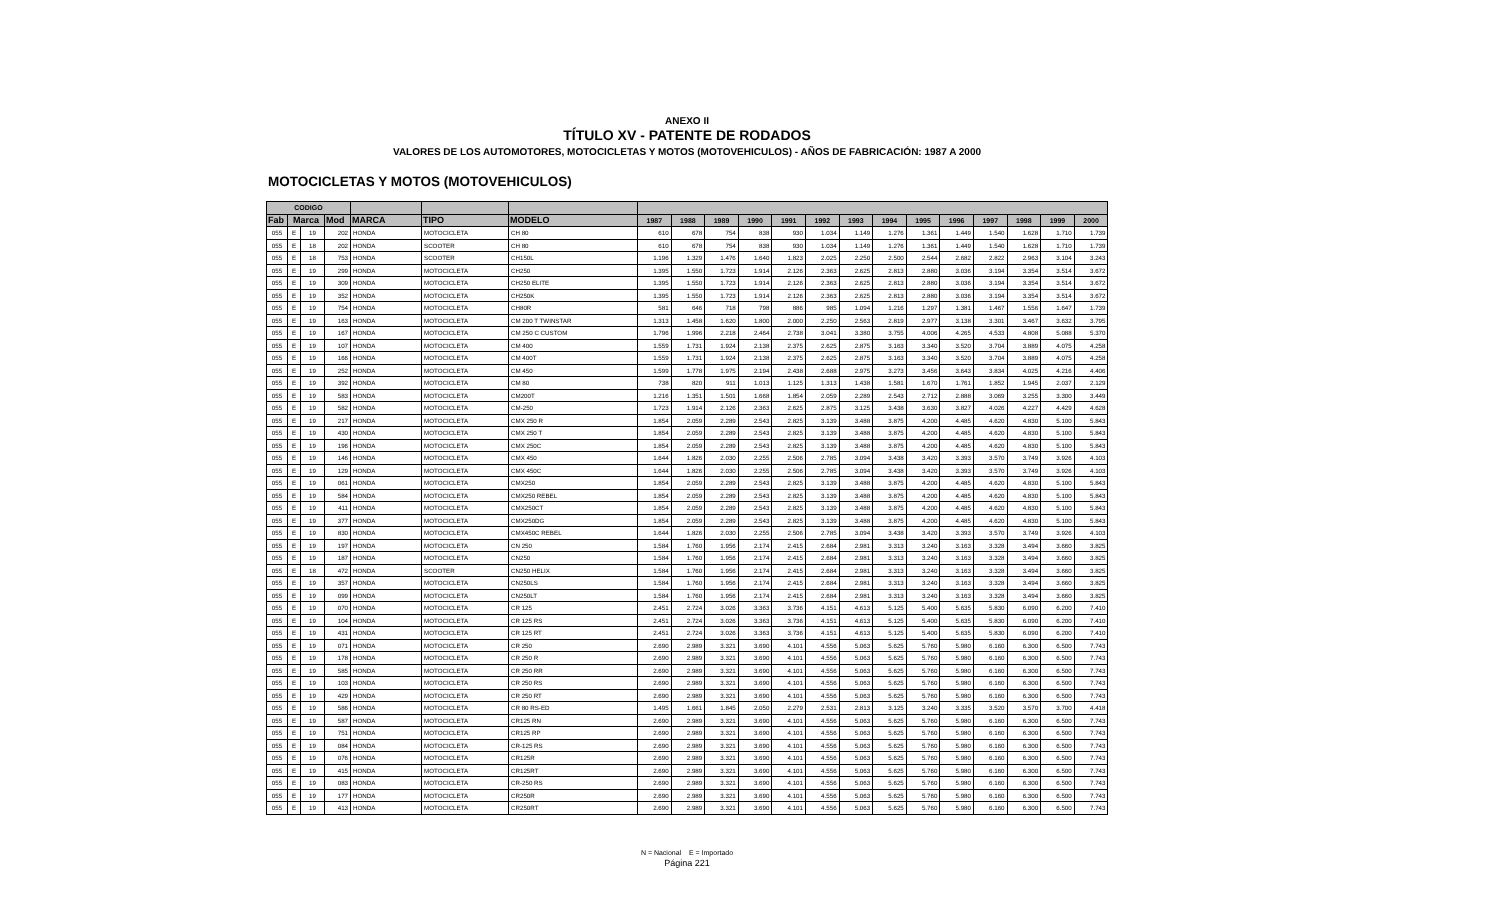ANEXO II
TÍTULO XV - PATENTE DE RODADOS
VALORES DE LOS AUTOMOTORES, MOTOCICLETAS Y MOTOS (MOTOVEHICULOS) - AÑOS DE FABRICACIÓN: 1987 A 2000
MOTOCICLETAS Y MOTOS (MOTOVEHICULOS)
| CODIGO | | | | | | | | | | | | | | | | | | | | |
| --- | --- | --- | --- | --- | --- | --- | --- | --- | --- | --- | --- | --- | --- | --- | --- | --- | --- | --- | --- | --- |
| Fab | Marca | | Mod | MARCA | TIPO | MODELO | 1987 | 1988 | 1989 | 1990 | 1991 | 1992 | 1993 | 1994 | 1995 | 1996 | 1997 | 1998 | 1999 | 2000 |
| 055 | E | 19 | 202 | HONDA | MOTOCICLETA | CH 80 | 610 | 678 | 754 | 838 | 930 | 1.034 | 1.149 | 1.276 | 1.361 | 1.449 | 1.540 | 1.628 | 1.710 | 1.739 |
| 055 | E | 18 | 202 | HONDA | SCOOTER | CH 80 | 610 | 678 | 754 | 838 | 930 | 1.034 | 1.149 | 1.276 | 1.361 | 1.449 | 1.540 | 1.628 | 1.710 | 1.739 |
| 055 | E | 18 | 753 | HONDA | SCOOTER | CH150L | 1.196 | 1.329 | 1.476 | 1.640 | 1.823 | 2.025 | 2.250 | 2.500 | 2.544 | 2.682 | 2.822 | 2.963 | 3.104 | 3.243 |
| 055 | E | 19 | 299 | HONDA | MOTOCICLETA | CH250 | 1.395 | 1.550 | 1.723 | 1.914 | 2.126 | 2.363 | 2.625 | 2.813 | 2.880 | 3.036 | 3.194 | 3.354 | 3.514 | 3.672 |
| 055 | E | 19 | 309 | HONDA | MOTOCICLETA | CH250 ELITE | 1.395 | 1.550 | 1.723 | 1.914 | 2.126 | 2.363 | 2.625 | 2.813 | 2.880 | 3.036 | 3.194 | 3.354 | 3.514 | 3.672 |
| 055 | E | 19 | 352 | HONDA | MOTOCICLETA | CH250K | 1.395 | 1.550 | 1.723 | 1.914 | 2.126 | 2.363 | 2.625 | 2.813 | 2.880 | 3.036 | 3.194 | 3.354 | 3.514 | 3.672 |
| 055 | E | 19 | 754 | HONDA | MOTOCICLETA | CH80R | 581 | 646 | 718 | 798 | 886 | 985 | 1.094 | 1.216 | 1.297 | 1.381 | 1.467 | 1.556 | 1.647 | 1.739 |
| 055 | E | 19 | 163 | HONDA | MOTOCICLETA | CM 200 T TWINSTAR | 1.313 | 1.458 | 1.620 | 1.800 | 2.000 | 2.250 | 2.563 | 2.819 | 2.977 | 3.138 | 3.301 | 3.467 | 3.632 | 3.795 |
| 055 | E | 19 | 167 | HONDA | MOTOCICLETA | CM 250 C CUSTOM | 1.796 | 1.996 | 2.218 | 2.464 | 2.738 | 3.041 | 3.380 | 3.755 | 4.006 | 4.265 | 4.533 | 4.808 | 5.088 | 5.370 |
| 055 | E | 19 | 107 | HONDA | MOTOCICLETA | CM 400 | 1.559 | 1.731 | 1.924 | 2.138 | 2.375 | 2.625 | 2.875 | 3.163 | 3.340 | 3.520 | 3.704 | 3.889 | 4.075 | 4.258 |
| 055 | E | 19 | 166 | HONDA | MOTOCICLETA | CM 400T | 1.559 | 1.731 | 1.924 | 2.138 | 2.375 | 2.625 | 2.875 | 3.163 | 3.340 | 3.520 | 3.704 | 3.889 | 4.075 | 4.258 |
| 055 | E | 19 | 252 | HONDA | MOTOCICLETA | CM 450 | 1.599 | 1.778 | 1.975 | 2.194 | 2.438 | 2.688 | 2.975 | 3.273 | 3.456 | 3.643 | 3.834 | 4.025 | 4.216 | 4.406 |
| 055 | E | 19 | 392 | HONDA | MOTOCICLETA | CM 80 | 738 | 820 | 911 | 1.013 | 1.125 | 1.313 | 1.438 | 1.581 | 1.670 | 1.761 | 1.852 | 1.945 | 2.037 | 2.129 |
| 055 | E | 19 | 583 | HONDA | MOTOCICLETA | CM200T | 1.216 | 1.351 | 1.501 | 1.668 | 1.854 | 2.059 | 2.289 | 2.543 | 2.712 | 2.888 | 3.069 | 3.255 | 3.300 | 3.449 |
| 055 | E | 19 | 582 | HONDA | MOTOCICLETA | CM-250 | 1.723 | 1.914 | 2.126 | 2.363 | 2.625 | 2.875 | 3.125 | 3.438 | 3.630 | 3.827 | 4.026 | 4.227 | 4.429 | 4.628 |
| 055 | E | 19 | 217 | HONDA | MOTOCICLETA | CMX 250 R | 1.854 | 2.059 | 2.289 | 2.543 | 2.825 | 3.139 | 3.488 | 3.875 | 4.200 | 4.485 | 4.620 | 4.830 | 5.100 | 5.843 |
| 055 | E | 19 | 430 | HONDA | MOTOCICLETA | CMX 250 T | 1.854 | 2.059 | 2.289 | 2.543 | 2.825 | 3.139 | 3.488 | 3.875 | 4.200 | 4.485 | 4.620 | 4.830 | 5.100 | 5.843 |
| 055 | E | 19 | 196 | HONDA | MOTOCICLETA | CMX 250C | 1.854 | 2.059 | 2.289 | 2.543 | 2.825 | 3.139 | 3.488 | 3.875 | 4.200 | 4.485 | 4.620 | 4.830 | 5.100 | 5.843 |
| 055 | E | 19 | 146 | HONDA | MOTOCICLETA | CMX 450 | 1.644 | 1.826 | 2.030 | 2.255 | 2.506 | 2.785 | 3.094 | 3.438 | 3.420 | 3.393 | 3.570 | 3.749 | 3.926 | 4.103 |
| 055 | E | 19 | 129 | HONDA | MOTOCICLETA | CMX 450C | 1.644 | 1.826 | 2.030 | 2.255 | 2.506 | 2.785 | 3.094 | 3.438 | 3.420 | 3.393 | 3.570 | 3.749 | 3.926 | 4.103 |
| 055 | E | 19 | 061 | HONDA | MOTOCICLETA | CMX250 | 1.854 | 2.059 | 2.289 | 2.543 | 2.825 | 3.139 | 3.488 | 3.875 | 4.200 | 4.485 | 4.620 | 4.830 | 5.100 | 5.843 |
| 055 | E | 19 | 584 | HONDA | MOTOCICLETA | CMX250 REBEL | 1.854 | 2.059 | 2.289 | 2.543 | 2.825 | 3.139 | 3.488 | 3.875 | 4.200 | 4.485 | 4.620 | 4.830 | 5.100 | 5.843 |
| 055 | E | 19 | 411 | HONDA | MOTOCICLETA | CMX250CT | 1.854 | 2.059 | 2.289 | 2.543 | 2.825 | 3.139 | 3.488 | 3.875 | 4.200 | 4.485 | 4.620 | 4.830 | 5.100 | 5.843 |
| 055 | E | 19 | 377 | HONDA | MOTOCICLETA | CMX250DG | 1.854 | 2.059 | 2.289 | 2.543 | 2.825 | 3.139 | 3.488 | 3.875 | 4.200 | 4.485 | 4.620 | 4.830 | 5.100 | 5.843 |
| 055 | E | 19 | 830 | HONDA | MOTOCICLETA | CMX450C REBEL | 1.644 | 1.826 | 2.030 | 2.255 | 2.506 | 2.785 | 3.094 | 3.438 | 3.420 | 3.393 | 3.570 | 3.749 | 3.926 | 4.103 |
| 055 | E | 19 | 197 | HONDA | MOTOCICLETA | CN 250 | 1.584 | 1.760 | 1.956 | 2.174 | 2.415 | 2.684 | 2.981 | 3.313 | 3.240 | 3.163 | 3.328 | 3.494 | 3.660 | 3.825 |
| 055 | E | 19 | 187 | HONDA | MOTOCICLETA | CN250 | 1.584 | 1.760 | 1.956 | 2.174 | 2.415 | 2.684 | 2.981 | 3.313 | 3.240 | 3.163 | 3.328 | 3.494 | 3.660 | 3.825 |
| 055 | E | 18 | 472 | HONDA | SCOOTER | CN250 HELIX | 1.584 | 1.760 | 1.956 | 2.174 | 2.415 | 2.684 | 2.981 | 3.313 | 3.240 | 3.163 | 3.328 | 3.494 | 3.660 | 3.825 |
| 055 | E | 19 | 357 | HONDA | MOTOCICLETA | CN250LS | 1.584 | 1.760 | 1.956 | 2.174 | 2.415 | 2.684 | 2.981 | 3.313 | 3.240 | 3.163 | 3.328 | 3.494 | 3.660 | 3.825 |
| 055 | E | 19 | 099 | HONDA | MOTOCICLETA | CN250LT | 1.584 | 1.760 | 1.956 | 2.174 | 2.415 | 2.684 | 2.981 | 3.313 | 3.240 | 3.163 | 3.328 | 3.494 | 3.660 | 3.825 |
| 055 | E | 19 | 070 | HONDA | MOTOCICLETA | CR 125 | 2.451 | 2.724 | 3.026 | 3.363 | 3.736 | 4.151 | 4.613 | 5.125 | 5.400 | 5.635 | 5.830 | 6.090 | 6.200 | 7.410 |
| 055 | E | 19 | 104 | HONDA | MOTOCICLETA | CR 125 RS | 2.451 | 2.724 | 3.026 | 3.363 | 3.736 | 4.151 | 4.613 | 5.125 | 5.400 | 5.635 | 5.830 | 6.090 | 6.200 | 7.410 |
| 055 | E | 19 | 431 | HONDA | MOTOCICLETA | CR 125 RT | 2.451 | 2.724 | 3.026 | 3.363 | 3.736 | 4.151 | 4.613 | 5.125 | 5.400 | 5.635 | 5.830 | 6.090 | 6.200 | 7.410 |
| 055 | E | 19 | 071 | HONDA | MOTOCICLETA | CR 250 | 2.690 | 2.989 | 3.321 | 3.690 | 4.101 | 4.556 | 5.063 | 5.625 | 5.760 | 5.980 | 6.160 | 6.300 | 6.500 | 7.743 |
| 055 | E | 19 | 178 | HONDA | MOTOCICLETA | CR 250 R | 2.690 | 2.989 | 3.321 | 3.690 | 4.101 | 4.556 | 5.063 | 5.625 | 5.760 | 5.980 | 6.160 | 6.300 | 6.500 | 7.743 |
| 055 | E | 19 | 585 | HONDA | MOTOCICLETA | CR 250 RR | 2.690 | 2.989 | 3.321 | 3.690 | 4.101 | 4.556 | 5.063 | 5.625 | 5.760 | 5.980 | 6.160 | 6.300 | 6.500 | 7.743 |
| 055 | E | 19 | 103 | HONDA | MOTOCICLETA | CR 250 RS | 2.690 | 2.989 | 3.321 | 3.690 | 4.101 | 4.556 | 5.063 | 5.625 | 5.760 | 5.980 | 6.160 | 6.300 | 6.500 | 7.743 |
| 055 | E | 19 | 429 | HONDA | MOTOCICLETA | CR 250 RT | 2.690 | 2.989 | 3.321 | 3.690 | 4.101 | 4.556 | 5.063 | 5.625 | 5.760 | 5.980 | 6.160 | 6.300 | 6.500 | 7.743 |
| 055 | E | 19 | 586 | HONDA | MOTOCICLETA | CR 80 RS-ED | 1.495 | 1.661 | 1.845 | 2.050 | 2.279 | 2.531 | 2.813 | 3.125 | 3.240 | 3.335 | 3.520 | 3.570 | 3.700 | 4.418 |
| 055 | E | 19 | 587 | HONDA | MOTOCICLETA | CR125 RN | 2.690 | 2.989 | 3.321 | 3.690 | 4.101 | 4.556 | 5.063 | 5.625 | 5.760 | 5.980 | 6.160 | 6.300 | 6.500 | 7.743 |
| 055 | E | 19 | 751 | HONDA | MOTOCICLETA | CR125 RP | 2.690 | 2.989 | 3.321 | 3.690 | 4.101 | 4.556 | 5.063 | 5.625 | 5.760 | 5.980 | 6.160 | 6.300 | 6.500 | 7.743 |
| 055 | E | 19 | 084 | HONDA | MOTOCICLETA | CR-125 RS | 2.690 | 2.989 | 3.321 | 3.690 | 4.101 | 4.556 | 5.063 | 5.625 | 5.760 | 5.980 | 6.160 | 6.300 | 6.500 | 7.743 |
| 055 | E | 19 | 076 | HONDA | MOTOCICLETA | CR125R | 2.690 | 2.989 | 3.321 | 3.690 | 4.101 | 4.556 | 5.063 | 5.625 | 5.760 | 5.980 | 6.160 | 6.300 | 6.500 | 7.743 |
| 055 | E | 19 | 415 | HONDA | MOTOCICLETA | CR125RT | 2.690 | 2.989 | 3.321 | 3.690 | 4.101 | 4.556 | 5.063 | 5.625 | 5.760 | 5.980 | 6.160 | 6.300 | 6.500 | 7.743 |
| 055 | E | 19 | 083 | HONDA | MOTOCICLETA | CR-250 RS | 2.690 | 2.989 | 3.321 | 3.690 | 4.101 | 4.556 | 5.063 | 5.625 | 5.760 | 5.980 | 6.160 | 6.300 | 6.500 | 7.743 |
| 055 | E | 19 | 177 | HONDA | MOTOCICLETA | CR250R | 2.690 | 2.989 | 3.321 | 3.690 | 4.101 | 4.556 | 5.063 | 5.625 | 5.760 | 5.980 | 6.160 | 6.300 | 6.500 | 7.743 |
| 055 | E | 19 | 413 | HONDA | MOTOCICLETA | CR250RT | 2.690 | 2.989 | 3.321 | 3.690 | 4.101 | 4.556 | 5.063 | 5.625 | 5.760 | 5.980 | 6.160 | 6.300 | 6.500 | 7.743 |
N = Nacional E = Importado
Página 221